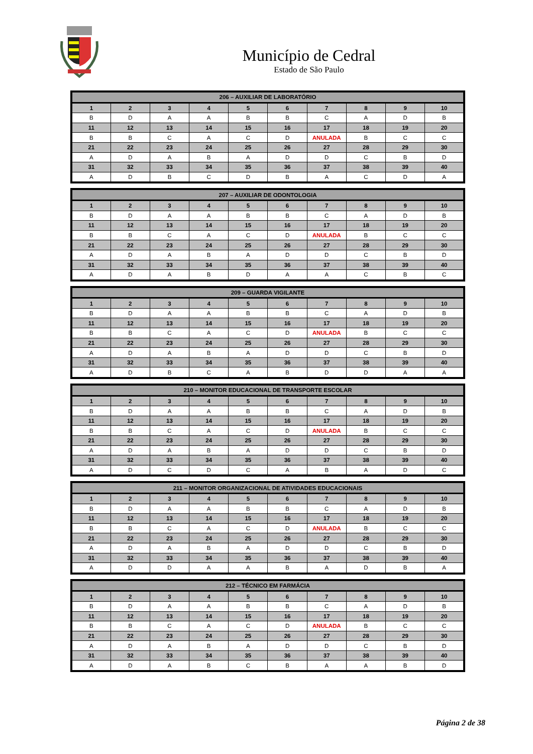Município de Cedral
Estado de São Paulo
| 206 – AUXILIAR DE LABORATÓRIO | | | | | | | | | |
| --- | --- | --- | --- | --- | --- | --- | --- | --- | --- |
| 1 | 2 | 3 | 4 | 5 | 6 | 7 | 8 | 9 | 10 |
| B | D | A | A | B | B | C | A | D | B |
| 11 | 12 | 13 | 14 | 15 | 16 | 17 | 18 | 19 | 20 |
| B | B | C | A | C | D | ANULADA | B | C | C |
| 21 | 22 | 23 | 24 | 25 | 26 | 27 | 28 | 29 | 30 |
| A | D | A | B | A | D | D | C | B | D |
| 31 | 32 | 33 | 34 | 35 | 36 | 37 | 38 | 39 | 40 |
| A | D | B | C | D | B | A | C | D | A |
| 207 – AUXILIAR DE ODONTOLOGIA | | | | | | | | | |
| --- | --- | --- | --- | --- | --- | --- | --- | --- | --- |
| 1 | 2 | 3 | 4 | 5 | 6 | 7 | 8 | 9 | 10 |
| B | D | A | A | B | B | C | A | D | B |
| 11 | 12 | 13 | 14 | 15 | 16 | 17 | 18 | 19 | 20 |
| B | B | C | A | C | D | ANULADA | B | C | C |
| 21 | 22 | 23 | 24 | 25 | 26 | 27 | 28 | 29 | 30 |
| A | D | A | B | A | D | D | C | B | D |
| 31 | 32 | 33 | 34 | 35 | 36 | 37 | 38 | 39 | 40 |
| A | D | A | B | D | A | A | C | B | C |
| 209 – GUARDA VIGILANTE | | | | | | | | | |
| --- | --- | --- | --- | --- | --- | --- | --- | --- | --- |
| 1 | 2 | 3 | 4 | 5 | 6 | 7 | 8 | 9 | 10 |
| B | D | A | A | B | B | C | A | D | B |
| 11 | 12 | 13 | 14 | 15 | 16 | 17 | 18 | 19 | 20 |
| B | B | C | A | C | D | ANULADA | B | C | C |
| 21 | 22 | 23 | 24 | 25 | 26 | 27 | 28 | 29 | 30 |
| A | D | A | B | A | D | D | C | B | D |
| 31 | 32 | 33 | 34 | 35 | 36 | 37 | 38 | 39 | 40 |
| A | D | B | C | A | B | D | D | A | A |
| 210 – MONITOR EDUCACIONAL DE TRANSPORTE ESCOLAR | | | | | | | | | |
| --- | --- | --- | --- | --- | --- | --- | --- | --- | --- |
| 1 | 2 | 3 | 4 | 5 | 6 | 7 | 8 | 9 | 10 |
| B | D | A | A | B | B | C | A | D | B |
| 11 | 12 | 13 | 14 | 15 | 16 | 17 | 18 | 19 | 20 |
| B | B | C | A | C | D | ANULADA | B | C | C |
| 21 | 22 | 23 | 24 | 25 | 26 | 27 | 28 | 29 | 30 |
| A | D | A | B | A | D | D | C | B | D |
| 31 | 32 | 33 | 34 | 35 | 36 | 37 | 38 | 39 | 40 |
| A | D | C | D | C | A | B | A | D | C |
| 211 – MONITOR ORGANIZACIONAL DE ATIVIDADES EDUCACIONAIS | | | | | | | | | |
| --- | --- | --- | --- | --- | --- | --- | --- | --- | --- |
| 1 | 2 | 3 | 4 | 5 | 6 | 7 | 8 | 9 | 10 |
| B | D | A | A | B | B | C | A | D | B |
| 11 | 12 | 13 | 14 | 15 | 16 | 17 | 18 | 19 | 20 |
| B | B | C | A | C | D | ANULADA | B | C | C |
| 21 | 22 | 23 | 24 | 25 | 26 | 27 | 28 | 29 | 30 |
| A | D | A | B | A | D | D | C | B | D |
| 31 | 32 | 33 | 34 | 35 | 36 | 37 | 38 | 39 | 40 |
| A | D | D | A | A | B | A | D | B | A |
| 212 – TÉCNICO EM FARMÁCIA | | | | | | | | | |
| --- | --- | --- | --- | --- | --- | --- | --- | --- | --- |
| 1 | 2 | 3 | 4 | 5 | 6 | 7 | 8 | 9 | 10 |
| B | D | A | A | B | B | C | A | D | B |
| 11 | 12 | 13 | 14 | 15 | 16 | 17 | 18 | 19 | 20 |
| B | B | C | A | C | D | ANULADA | B | C | C |
| 21 | 22 | 23 | 24 | 25 | 26 | 27 | 28 | 29 | 30 |
| A | D | A | B | A | D | D | C | B | D |
| 31 | 32 | 33 | 34 | 35 | 36 | 37 | 38 | 39 | 40 |
| A | D | A | B | C | B | A | A | B | D |
Página 2 de 38